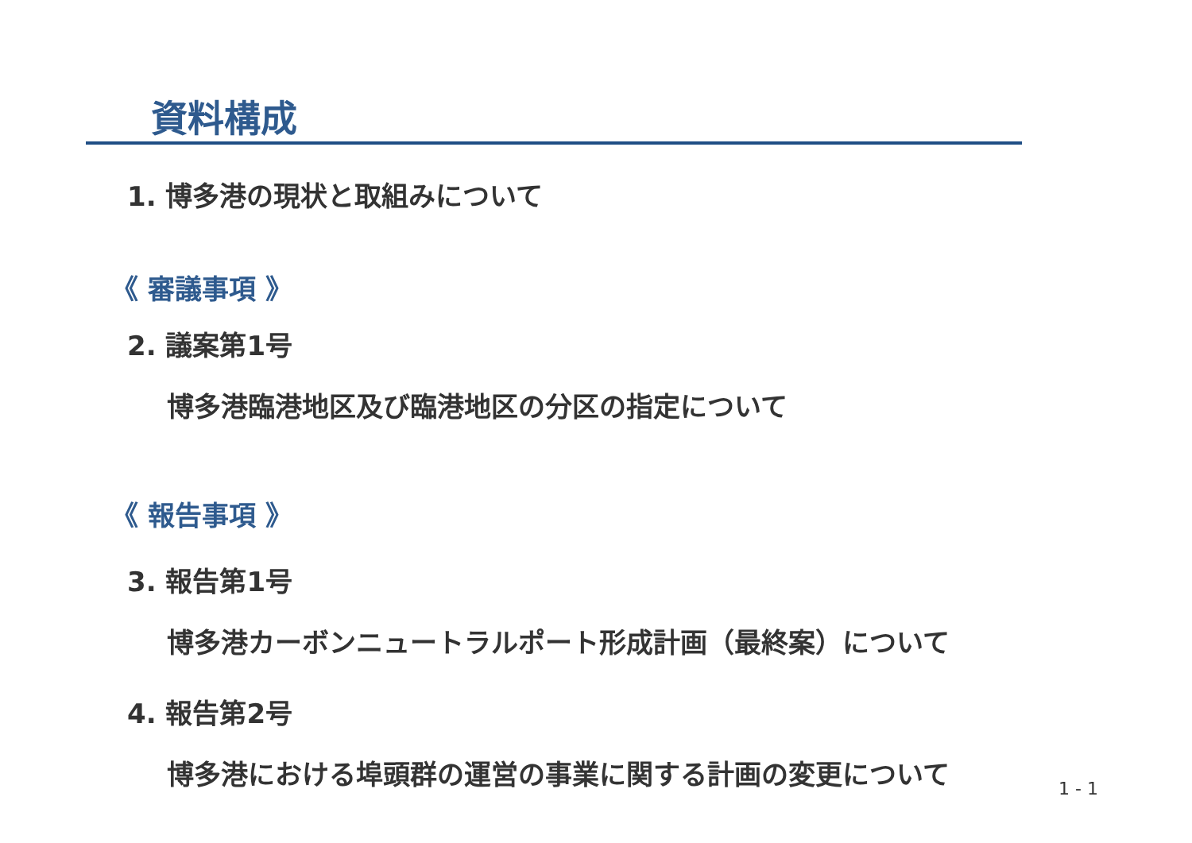資料構成
1. 博多港の現状と取組みについて
《 審議事項 》
2. 議案第1号
博多港臨港地区及び臨港地区の分区の指定について
《 報告事項 》
3. 報告第1号
博多港カーボンニュートラルポート形成計画（最終案）について
4. 報告第2号
博多港における埠頭群の運営の事業に関する計画の変更について
1 - 1